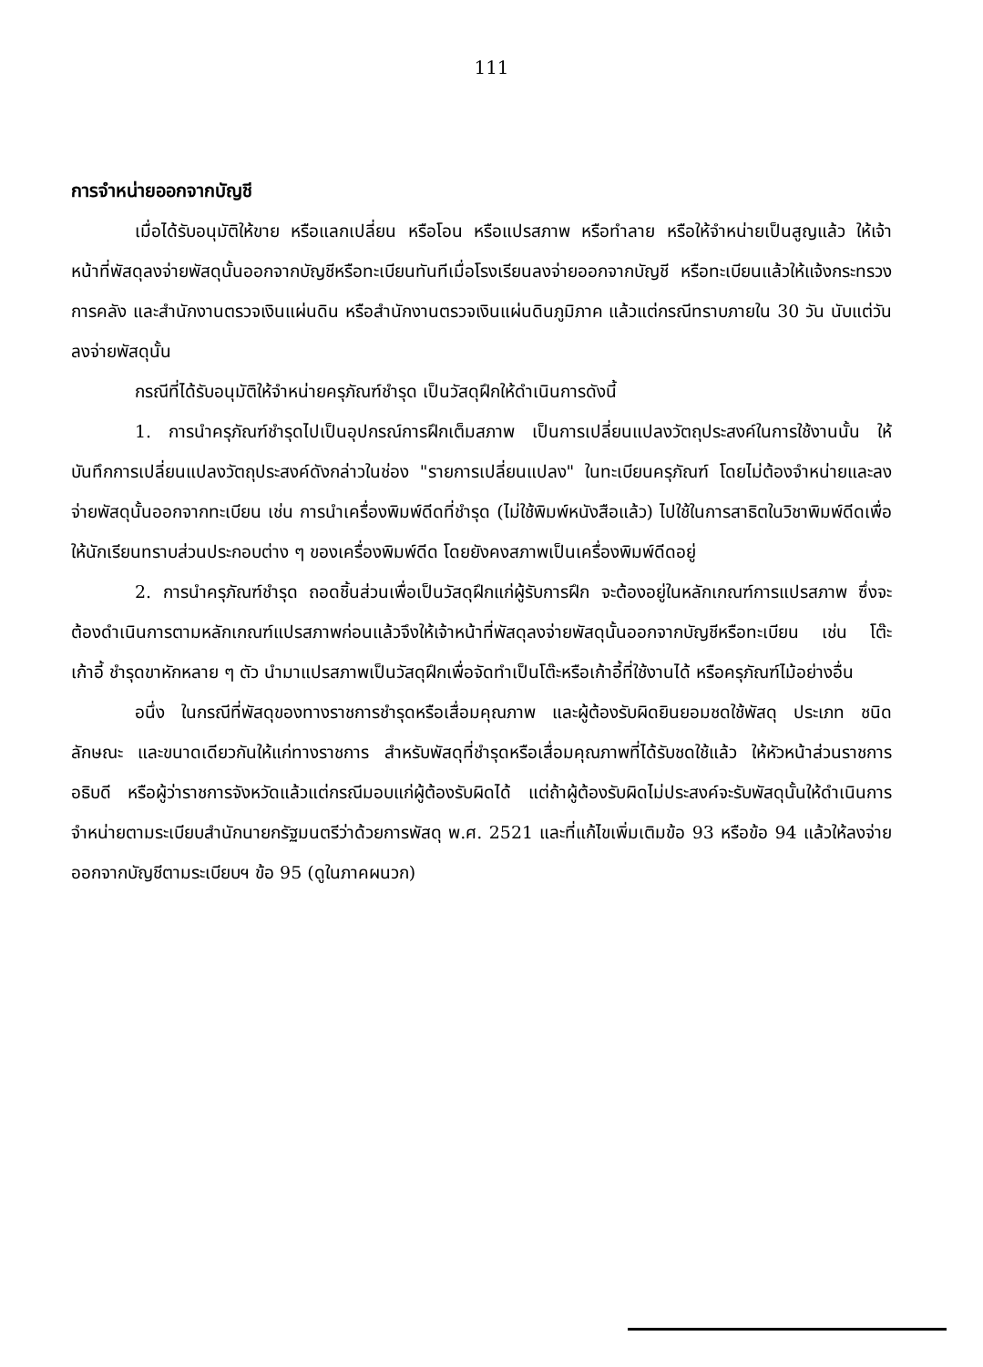111
การจำหน่ายออกจากบัญชี
เมื่อได้รับอนุมัติให้ขาย หรือแลกเปลี่ยน หรือโอน หรือแปรสภาพ หรือทำลาย หรือให้จำหน่ายเป็นสูญแล้ว ให้เจ้าหน้าที่พัสดุลงจ่ายพัสดุนั้นออกจากบัญชีหรือทะเบียนทันทีเมื่อโรงเรียนลงจ่ายออกจากบัญชี หรือทะเบียนแล้วให้แจ้งกระทรวงการคลัง และสำนักงานตรวจเงินแผ่นดิน หรือสำนักงานตรวจเงินแผ่นดินภูมิภาค แล้วแต่กรณีทราบภายใน 30 วัน นับแต่วันลงจ่ายพัสดุนั้น
กรณีที่ได้รับอนุมัติให้จำหน่ายครุภัณฑ์ชำรุด เป็นวัสดุฝึกให้ดำเนินการดังนี้
1. การนำครุภัณฑ์ชำรุดไปเป็นอุปกรณ์การฝึกเต็มสภาพ เป็นการเปลี่ยนแปลงวัตถุประสงค์ในการใช้งานนั้น ให้บันทึกการเปลี่ยนแปลงวัตถุประสงค์ดังกล่าวในช่อง "รายการเปลี่ยนแปลง" ในทะเบียนครุภัณฑ์ โดยไม่ต้องจำหน่ายและลงจ่ายพัสดุนั้นออกจากทะเบียน เช่น การนำเครื่องพิมพ์ดีดที่ชำรุด (ไม่ใช้พิมพ์หนังสือแล้ว) ไปใช้ในการสาธิตในวิชาพิมพ์ดีดเพื่อให้นักเรียนทราบส่วนประกอบต่าง ๆ ของเครื่องพิมพ์ดีด โดยยังคงสภาพเป็นเครื่องพิมพ์ดีดอยู่
2. การนำครุภัณฑ์ชำรุด ถอดชิ้นส่วนเพื่อเป็นวัสดุฝึกแก่ผู้รับการฝึก จะต้องอยู่ในหลักเกณฑ์การแปรสภาพ ซึ่งจะต้องดำเนินการตามหลักเกณฑ์แปรสภาพก่อนแล้วจึงให้เจ้าหน้าที่พัสดุลงจ่ายพัสดุนั้นออกจากบัญชีหรือทะเบียน เช่น โต๊ะ เก้าอี้ ชำรุดขาหักหลาย ๆ ตัว นำมาแปรสภาพเป็นวัสดุฝึกเพื่อจัดทำเป็นโต๊ะหรือเก้าอี้ที่ใช้งานได้ หรือครุภัณฑ์ไม้อย่างอื่น
อนึ่ง ในกรณีที่พัสดุของทางราชการชำรุดหรือเสื่อมคุณภาพ และผู้ต้องรับผิดยินยอมชดใช้พัสดุ ประเภท ชนิด ลักษณะ และขนาดเดียวกันให้แก่ทางราชการ สำหรับพัสดุที่ชำรุดหรือเสื่อมคุณภาพที่ได้รับชดใช้แล้ว ให้หัวหน้าส่วนราชการอธิบดี หรือผู้ว่าราชการจังหวัดแล้วแต่กรณีมอบแก่ผู้ต้องรับผิดได้ แต่ถ้าผู้ต้องรับผิดไม่ประสงค์จะรับพัสดุนั้นให้ดำเนินการจำหน่ายตามระเบียบสำนักนายกรัฐมนตรีว่าด้วยการพัสดุ พ.ศ. 2521 และที่แก้ไขเพิ่มเติมข้อ 93 หรือข้อ 94 แล้วให้ลงจ่ายออกจากบัญชีตามระเบียบฯ ข้อ 95 (ดูในภาคผนวก)